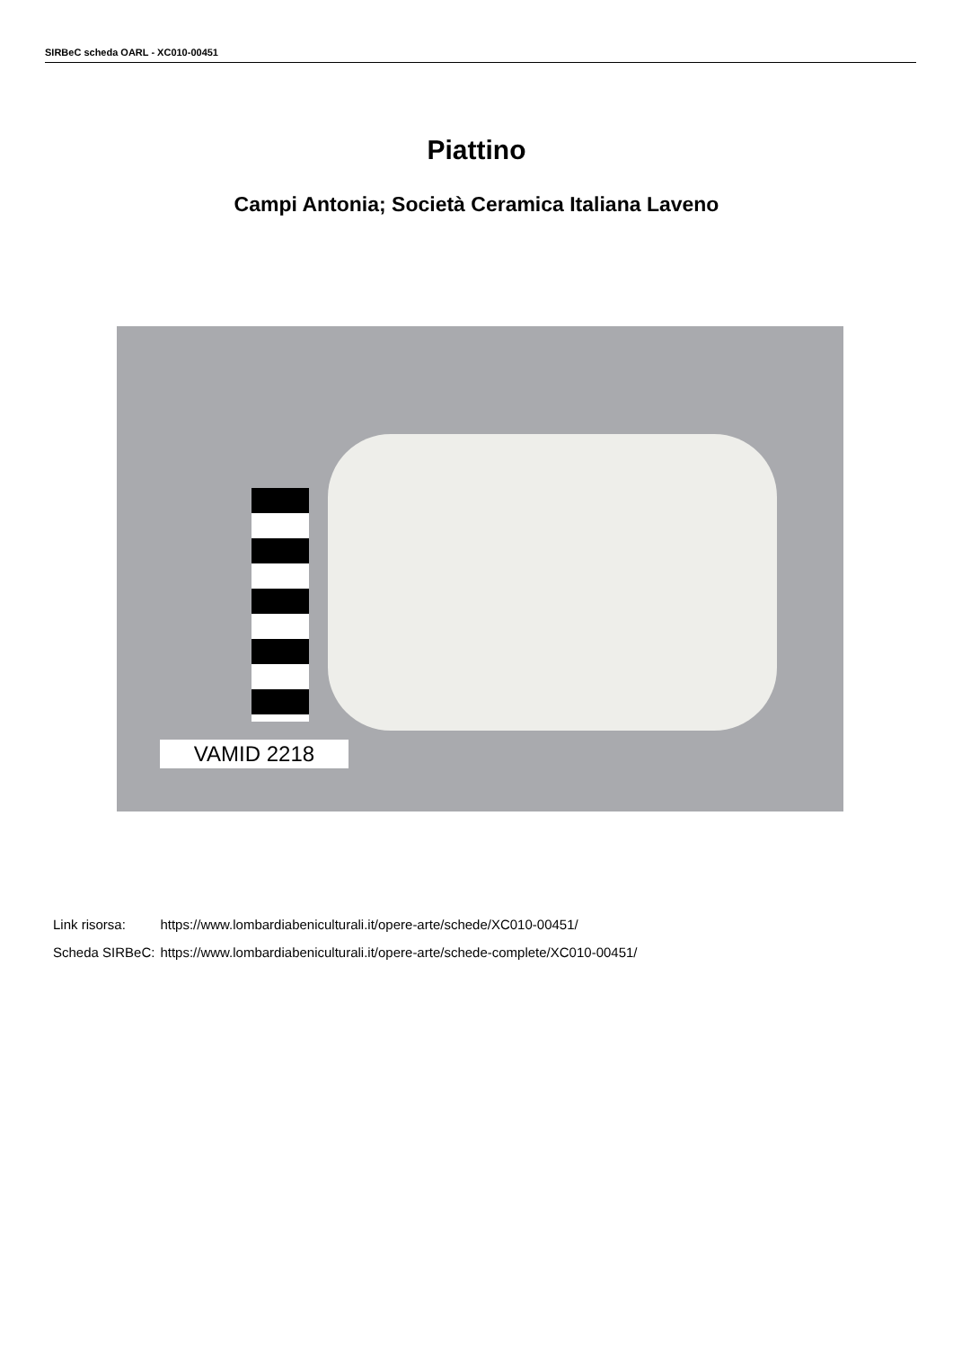SIRBeC scheda OARL - XC010-00451
Piattino
Campi Antonia; Società Ceramica Italiana Laveno
VAMID 2218
| Link risorsa: | https://www.lombardiabeniculturali.it/opere-arte/schede/XC010-00451/ |
| Scheda SIRBeC: | https://www.lombardiabeniculturali.it/opere-arte/schede-complete/XC010-00451/ |